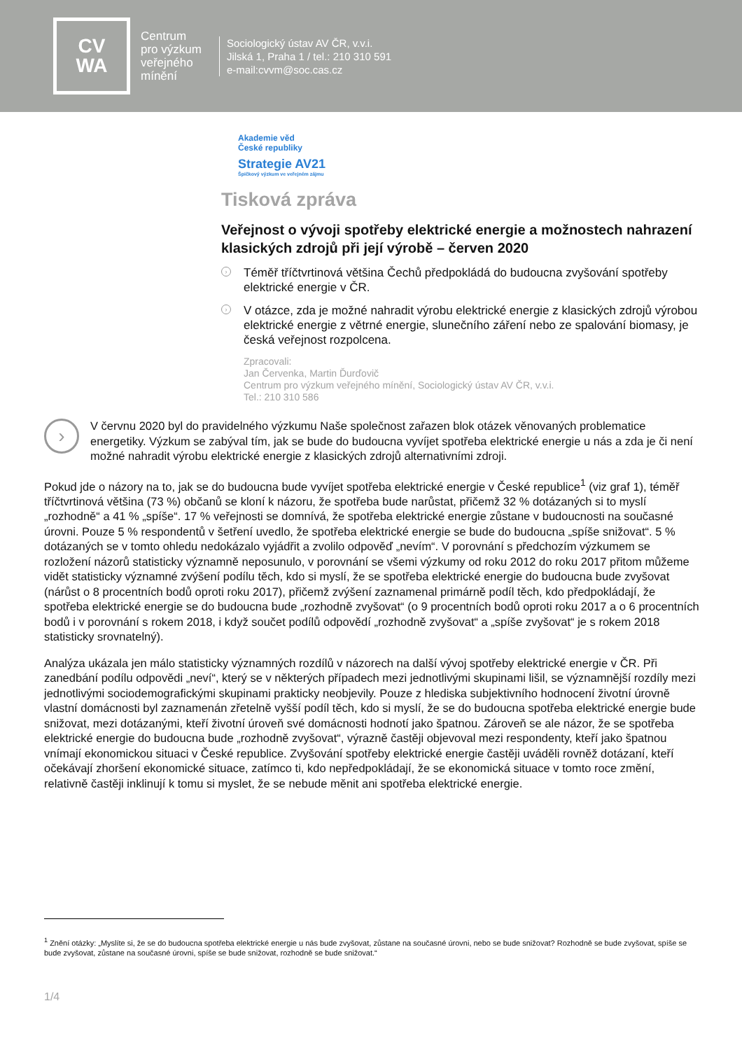CV
WA
Centrum
pro výzkum
veřejného
mínění
Sociologický ústav AV ČR, v.v.i.
Jilská 1, Praha 1 / tel.: 210 310 591
e-mail:cvvm@soc.cas.cz
Akademie věd
České republiky
Strategie AV21
Špičkový výzkum ve veřejném zájmu
Tisková zpráva
Veřejnost o vývoji spotřeby elektrické energie a možnostech nahrazení klasických zdrojů při její výrobě – červen 2020
› Téměř tříčtvrtinová většina Čechů předpokládá do budoucna zvyšování spotřeby elektrické energie v ČR.
› V otázce, zda je možné nahradit výrobu elektrické energie z klasických zdrojů výrobou elektrické energie z větrné energie, slunečního záření nebo ze spalování biomasy, je česká veřejnost rozpolcena.
Zpracovali:
Jan Červenka, Martin Ďurďovič
Centrum pro výzkum veřejného mínění, Sociologický ústav AV ČR, v.v.i.
Tel.: 210 310 586
›
V červnu 2020 byl do pravidelného výzkumu Naše společnost zařazen blok otázek věnovaných problematice energetiky. Výzkum se zabýval tím, jak se bude do budoucna vyvíjet spotřeba elektrické energie u nás a zda je či není možné nahradit výrobu elektrické energie z klasických zdrojů alternativními zdroji.
Pokud jde o názory na to, jak se do budoucna bude vyvíjet spotřeba elektrické energie v České republice<sup>1</sup> (viz graf 1), téměř tříčtvrtinová většina (73 %) občanů se kloní k názoru, že spotřeba bude narůstat, přičemž 32 % dotázaných si to myslí „rozhodně“ a 41 % „spíše“. 17 % veřejnosti se domnívá, že spotřeba elektrické energie zůstane v budoucnosti na současné úrovni. Pouze 5 % respondentů v šetření uvedlo, že spotřeba elektrické energie se bude do budoucna „spíše snižovat“. 5 % dotázaných se v tomto ohledu nedokázalo vyjádřit a zvolilo odpověď „nevím“. V porovnání s předchozím výzkumem se rozložení názorů statisticky významně neposunulo, v porovnání se všemi výzkumy od roku 2012 do roku 2017 přitom můžeme vidět statisticky významné zvýšení podílu těch, kdo si myslí, že se spotřeba elektrické energie do budoucna bude zvyšovat (nárůst o 8 procentních bodů oproti roku 2017), přičemž zvýšení zaznamenal primárně podíl těch, kdo předpokládají, že spotřeba elektrické energie se do budoucna bude „rozhodně zvyšovat“ (o 9 procentních bodů oproti roku 2017 a o 6 procentních bodů i v porovnání s rokem 2018, i když součet podílů odpovědí „rozhodně zvyšovat“ a „spíše zvyšovat“ je s rokem 2018 statisticky srovnatelný).
Analýza ukázala jen málo statisticky významných rozdílů v názorech na další vývoj spotřeby elektrické energie v ČR. Při zanedbání podílu odpovědi „neví“, který se v některých případech mezi jednotlivými skupinami lišil, se významnější rozdíly mezi jednotlivými sociodemografickými skupinami prakticky neobjevily. Pouze z hlediska subjektivního hodnocení životní úrovně vlastní domácnosti byl zaznamenán zřetelně vyšší podíl těch, kdo si myslí, že se do budoucna spotřeba elektrické energie bude snižovat, mezi dotázanými, kteří životní úroveň své domácnosti hodnotí jako špatnou. Zároveň se ale názor, že se spotřeba elektrické energie do budoucna bude „rozhodně zvyšovat“, výrazně častěji objevoval mezi respondenty, kteří jako špatnou vnímají ekonomickou situaci v České republice. Zvyšování spotřeby elektrické energie častěji uváděli rovněž dotázaní, kteří očekávají zhoršení ekonomické situace, zatímco ti, kdo nepředpokládají, že se ekonomická situace v tomto roce změní, relativně častěji inklinují k tomu si myslet, že se nebude měnit ani spotřeba elektrické energie.
<sup>1</sup> Znění otázky: „Myslíte si, že se do budoucna spotřeba elektrické energie u nás bude zvyšovat, zůstane na současné úrovni, nebo se bude snižovat? Rozhodně se bude zvyšovat, spíše se bude zvyšovat, zůstane na současné úrovni, spíše se bude snižovat, rozhodně se bude snižovat.“
1/4